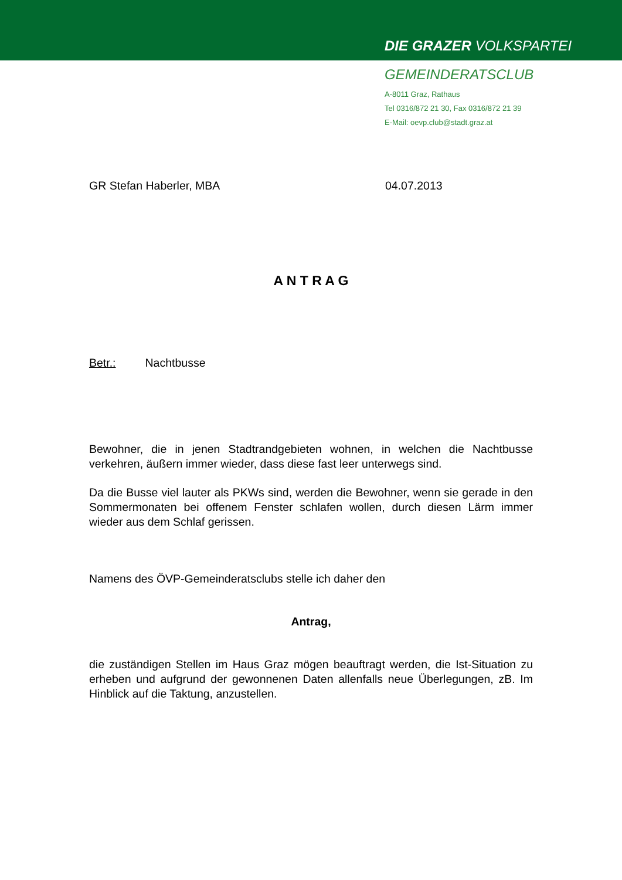DIE GRAZER VOLKSPARTEI
GEMEINDERATSCLUB
A-8011 Graz, Rathaus
Tel 0316/872 21 30, Fax 0316/872 21 39
E-Mail: oevp.club@stadt.graz.at
GR Stefan Haberler, MBA 04.07.2013
A N T R A G
Betr.: Nachtbusse
Bewohner, die in jenen Stadtrandgebieten wohnen, in welchen die Nachtbusse verkehren, äußern immer wieder, dass diese fast leer unterwegs sind.
Da die Busse viel lauter als PKWs sind, werden die Bewohner, wenn sie gerade in den Sommermonaten bei offenem Fenster schlafen wollen, durch diesen Lärm immer wieder aus dem Schlaf gerissen.
Namens des ÖVP-Gemeinderatsclubs stelle ich daher den
Antrag,
die zuständigen Stellen im Haus Graz mögen beauftragt werden, die Ist-Situation zu erheben und aufgrund der gewonnenen Daten allenfalls neue Überlegungen, zB. Im Hinblick auf die Taktung, anzustellen.